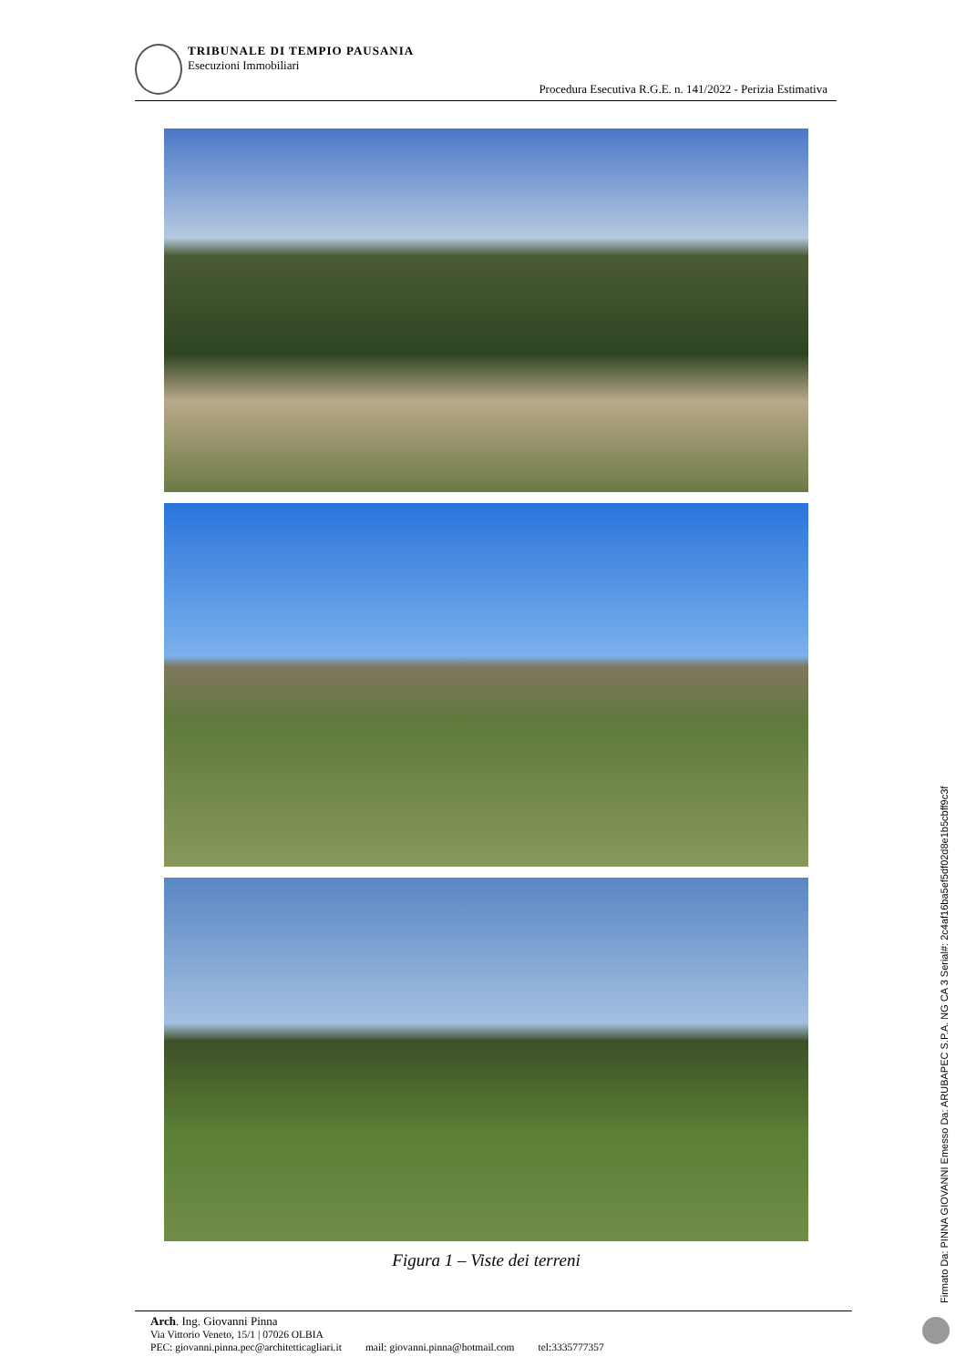TRIBUNALE DI TEMPIO PAUSANIA
Esecuzioni Immobiliari
Procedura Esecutiva R.G.E. n. 141/2022 - Perizia Estimativa
Figura 1 – Viste dei terreni
Arch. Ing. Giovanni Pinna
Via Vittorio Veneto, 15/1 | 07026 OLBIA
PEC: giovanni.pinna.pec@architetticagliari.it mail: giovanni.pinna@hotmail.com tel:3335777357
Firmato Da: PINNA GIOVANNI Emesso Da: ARUBAPEC S.P.A. NG CA 3 Serial#: 2c4af16ba5ef5df02d8e1b5cbff9c3f